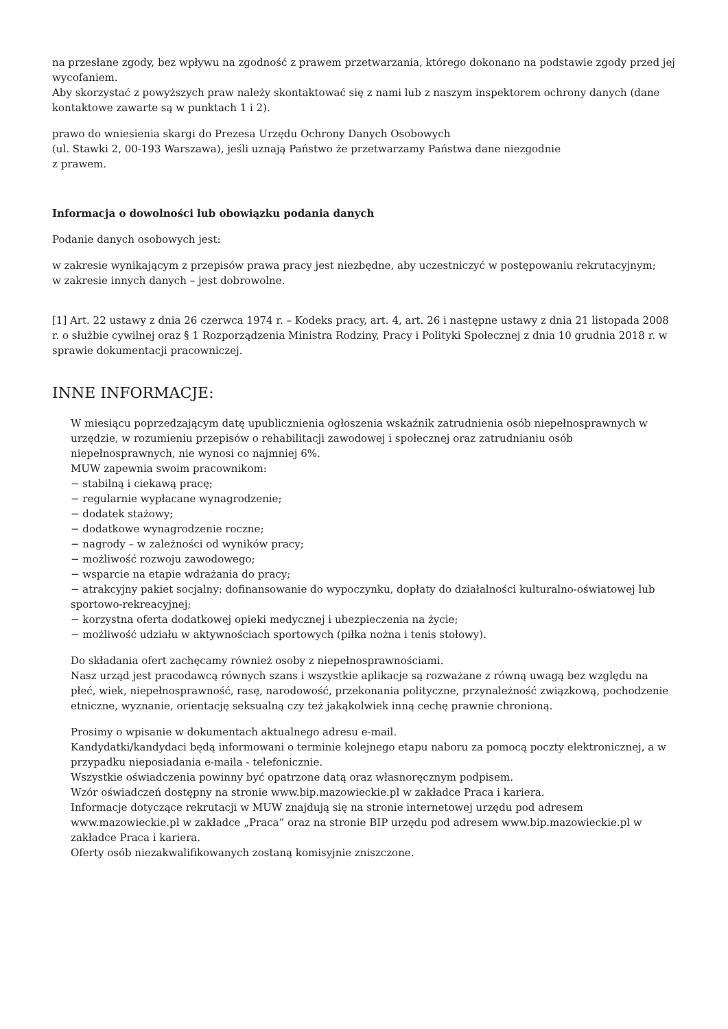na przesłane zgody, bez wpływu na zgodność z prawem przetwarzania, którego dokonano na podstawie zgody przed jej wycofaniem.
Aby skorzystać z powyższych praw należy skontaktować się z nami lub z naszym inspektorem ochrony danych (dane kontaktowe zawarte są w punktach 1 i 2).
prawo do wniesienia skargi do Prezesa Urzędu Ochrony Danych Osobowych
(ul. Stawki 2, 00-193 Warszawa), jeśli uznają Państwo że przetwarzamy Państwa dane niezgodnie
z prawem.
Informacja o dowolności lub obowiązku podania danych
Podanie danych osobowych jest:
w zakresie wynikającym z przepisów prawa pracy jest niezbędne, aby uczestniczyć w postępowaniu rekrutacyjnym;
w zakresie innych danych – jest dobrowolne.
[1] Art. 22 ustawy z dnia 26 czerwca 1974 r. – Kodeks pracy, art. 4, art. 26 i następne ustawy z dnia 21 listopada 2008 r. o służbie cywilnej oraz § 1 Rozporządzenia Ministra Rodziny, Pracy i Polityki Społecznej z dnia 10 grudnia 2018 r. w sprawie dokumentacji pracowniczej.
INNE INFORMACJE:
W miesiącu poprzedzającym datę upublicznienia ogłoszenia wskaźnik zatrudnienia osób niepełnosprawnych w urzędzie, w rozumieniu przepisów o rehabilitacji zawodowej i społecznej oraz zatrudnianiu osób niepełnosprawnych, nie wynosi co najmniej 6%.
MUW zapewnia swoim pracownikom:
− stabilną i ciekawą pracę;
− regularnie wypłacane wynagrodzenie;
− dodatek stażowy;
− dodatkowe wynagrodzenie roczne;
− nagrody – w zależności od wyników pracy;
− możliwość rozwoju zawodowego;
− wsparcie na etapie wdrażania do pracy;
− atrakcyjny pakiet socjalny: dofinansowanie do wypoczynku, dopłaty do działalności kulturalno-oświatowej lub sportowo-rekreacyjnej;
− korzystna oferta dodatkowej opieki medycznej i ubezpieczenia na życie;
− możliwość udziału w aktywnościach sportowych (piłka nożna i tenis stołowy).
Do składania ofert zachęcamy również osoby z niepełnosprawnościami.
Nasz urząd jest pracodawcą równych szans i wszystkie aplikacje są rozważane z równą uwagą bez względu na płeć, wiek, niepełnosprawność, rasę, narodowość, przekonania polityczne, przynależność związkową, pochodzenie etniczne, wyznanie, orientację seksualną czy też jakąkolwiek inną cechę prawnie chronioną.
Prosimy o wpisanie w dokumentach aktualnego adresu e-mail.
Kandydatki/kandydaci będą informowani o terminie kolejnego etapu naboru za pomocą poczty elektronicznej, a w przypadku nieposiadania e-maila - telefonicznie.
Wszystkie oświadczenia powinny być opatrzone datą oraz własnoręcznym podpisem.
Wzór oświadczeń dostępny na stronie www.bip.mazowieckie.pl w zakładce Praca i kariera.
Informacje dotyczące rekrutacji w MUW znajdują się na stronie internetowej urzędu pod adresem www.mazowieckie.pl w zakładce „Praca” oraz na stronie BIP urzędu pod adresem www.bip.mazowieckie.pl w zakładce Praca i kariera.
Oferty osób niezakwalifikowanych zostaną komisyjnie zniszczone.